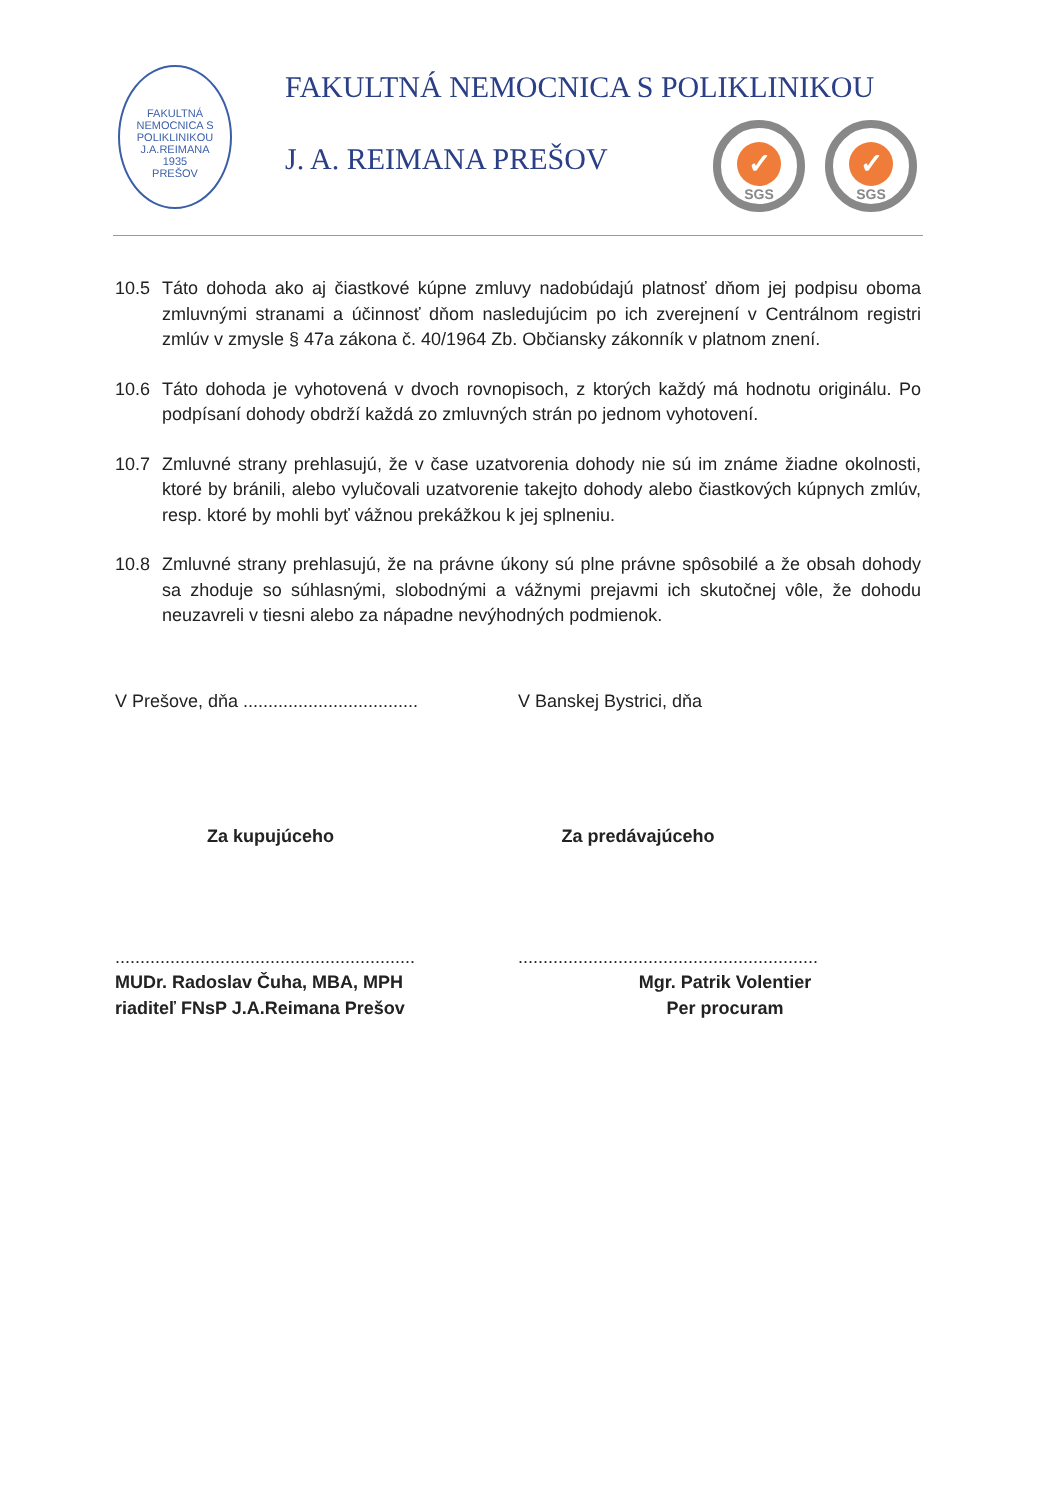FAKULTNÁ NEMOCNICA S POLIKLINIKOU J.A.REIMANA
1935
PREŠOV
FAKULTNÁ NEMOCNICA S POLIKLINIKOU
J. A. REIMANA PREŠOV
✓
SGS
✓
SGS
10.5 Táto dohoda ako aj čiastkové kúpne zmluvy nadobúdajú platnosť dňom jej podpisu oboma zmluvnými stranami a účinnosť dňom nasledujúcim po ich zverejnení v Centrálnom registri zmlúv v zmysle § 47a zákona č. 40/1964 Zb. Občiansky zákonník v platnom znení.
10.6 Táto dohoda je vyhotovená v dvoch rovnopisoch, z ktorých každý má hodnotu originálu. Po podpísaní dohody obdrží každá zo zmluvných strán po jednom vyhotovení.
10.7 Zmluvné strany prehlasujú, že v čase uzatvorenia dohody nie sú im známe žiadne okolnosti, ktoré by bránili, alebo vylučovali uzatvorenie takejto dohody alebo čiastkových kúpnych zmlúv, resp. ktoré by mohli byť vážnou prekážkou k jej splneniu.
10.8 Zmluvné strany prehlasujú, že na právne úkony sú plne právne spôsobilé a že obsah dohody sa zhoduje so súhlasnými, slobodnými a vážnymi prejavmi ich skutočnej vôle, že dohodu neuzavreli v tiesni alebo za nápadne nevýhodných podmienok.
V Prešove, dňa ...................................
V Banskej Bystrici, dňa
Za kupujúceho Za predávajúceho
............................................................
............................................................
MUDr. Radoslav Čuha, MBA, MPH
riaditeľ FNsP J.A.Reimana Prešov
Mgr. Patrik Volentier
Per procuram